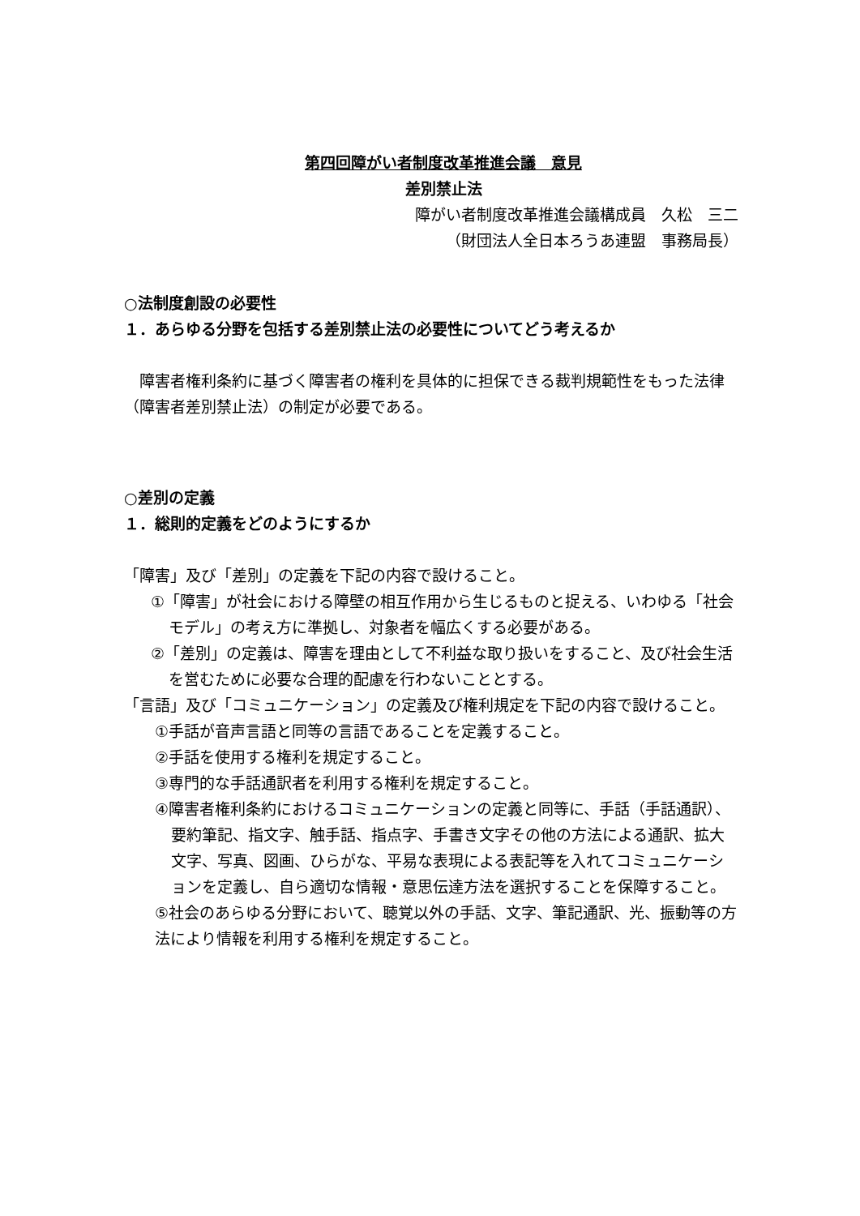第四回障がい者制度改革推進会議　意見
差別禁止法
障がい者制度改革推進会議構成員　久松　三二
（財団法人全日本ろうあ連盟　事務局長）
○法制度創設の必要性
１．あらゆる分野を包括する差別禁止法の必要性についてどう考えるか
　障害者権利条約に基づく障害者の権利を具体的に担保できる裁判規範性をもった法律（障害者差別禁止法）の制定が必要である。
○差別の定義
１．総則的定義をどのようにするか
「障害」及び「差別」の定義を下記の内容で設けること。
①「障害」が社会における障壁の相互作用から生じるものと捉える、いわゆる「社会モデル」の考え方に準拠し、対象者を幅広くする必要がある。
②「差別」の定義は、障害を理由として不利益な取り扱いをすること、及び社会生活を営むために必要な合理的配慮を行わないこととする。
「言語」及び「コミュニケーション」の定義及び権利規定を下記の内容で設けること。
①手話が音声言語と同等の言語であることを定義すること。
②手話を使用する権利を規定すること。
③専門的な手話通訳者を利用する権利を規定すること。
④障害者権利条約におけるコミュニケーションの定義と同等に、手話（手話通訳）、要約筆記、指文字、触手話、指点字、手書き文字その他の方法による通訳、拡大文字、写真、図画、ひらがな、平易な表現による表記等を入れてコミュニケーションを定義し、自ら適切な情報・意思伝達方法を選択することを保障すること。
⑤社会のあらゆる分野において、聴覚以外の手話、文字、筆記通訳、光、振動等の方法により情報を利用する権利を規定すること。